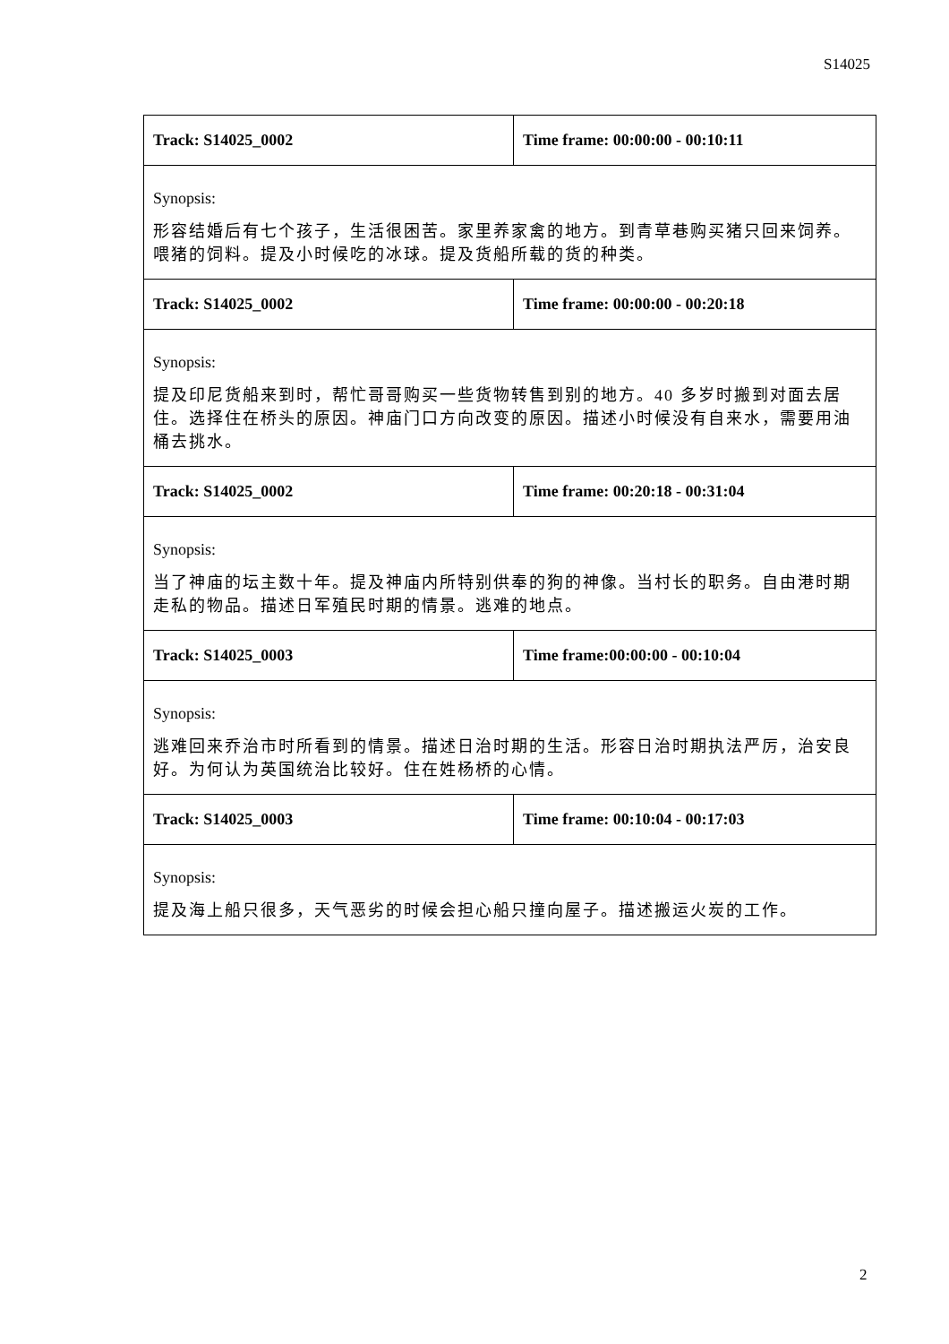S14025
| Track: S14025_0002 | Time frame: 00:00:00 - 00:10:11 |
| Synopsis: 形容结婚后有七个孩子，生活很困苦。家里养家禽的地方。到青草巷购买猪只回来饲养。喂猪的饲料。提及小时候吃的冰球。提及货船所载的货的种类。 | |
| Track: S14025_0002 | Time frame: 00:00:00 - 00:20:18 |
| Synopsis: 提及印尼货船来到时，帮忙哥哥购买一些货物转售到别的地方。40 多岁时搬到对面去居住。选择住在桥头的原因。神庙门口方向改变的原因。描述小时候没有自来水，需要用油桶去挑水。 | |
| Track: S14025_0002 | Time frame: 00:20:18 - 00:31:04 |
| Synopsis: 当了神庙的坛主数十年。提及神庙内所特别供奉的狗的神像。当村长的职务。自由港时期走私的物品。描述日军殖民时期的情景。逃难的地点。 | |
| Track: S14025_0003 | Time frame:00:00:00 - 00:10:04 |
| Synopsis: 逃难回来乔治市时所看到的情景。描述日治时期的生活。形容日治时期执法严厉，治安良好。为何认为英国统治比较好。住在姓杨桥的心情。 | |
| Track: S14025_0003 | Time frame: 00:10:04 - 00:17:03 |
| Synopsis: 提及海上船只很多，天气恶劣的时候会担心船只撞向屋子。描述搬运火炭的工作。 | |
2